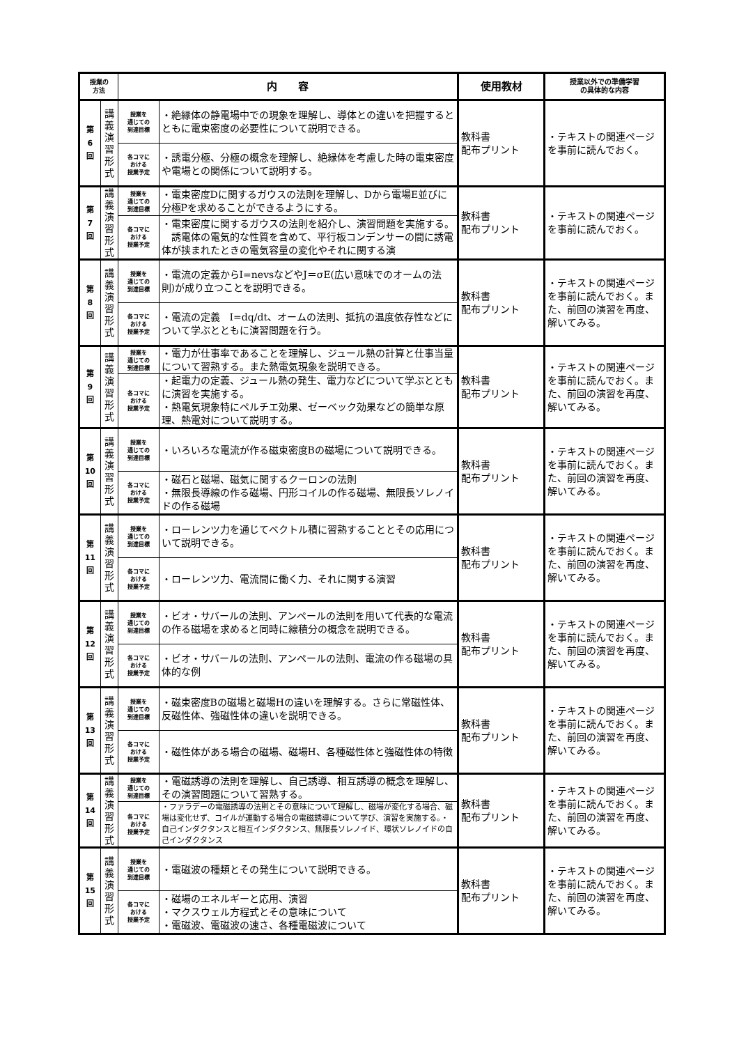| 授業の 方法 | | 内 容 | | 使用教材 | 授業以外での準備学習 の具体的な内容 |
| --- | --- | --- | --- | --- | --- |
| 第 6 回 | 講 義 演 習 形 式 | 授業を 通じての 到達目標 | ・絶縁体の静電場中での現象を理解し、導体との違いを把握するとともに電束密度の必要性について説明できる。 | 教科書 配布プリント | ・テキストの関連ページを事前に読んでおく。 |
| | | 各コマに おける 授業予定 | ・誘電分極、分極の概念を理解し、絶縁体を考慮した時の電束密度や電場との関係について説明する。 | | |
| 第 7 回 | 講 義 演 習 形 式 | 授業を 通じての 到達目標 | ・電束密度Dに関するガウスの法則を理解し、Dから電場E並びに分極Pを求めることができるようにする。 | 教科書 配布プリント | ・テキストの関連ページを事前に読んでおく。 |
| | | 各コマに おける 授業予定 | ・電束密度に関するガウスの法則を紹介し、演習問題を実施する。 誘電体の電気的な性質を含めて、平行板コンデンサーの間に誘電体が挟まれたときの電気容量の変化やそれに関する演 | | |
| 第 8 回 | 講 義 演 習 形 式 | 授業を 通じての 到達目標 | ・電流の定義からI=nevsなどやJ＝σE(広い意味でのオームの法則)が成り立つことを説明できる。 | 教科書 配布プリント | ・テキストの関連ページを事前に読んでおく。また、前回の演習を再度、解いてみる。 |
| | | 各コマに おける 授業予定 | ・電流の定義 I=dq/dt、オームの法則、抵抗の温度依存性などについて学ぶとともに演習問題を行う。 | | |
| 第 9 回 | 講 義 演 習 形 式 | 授業を 通じての 到達目標 | ・電力が仕事率であることを理解し、ジュール熱の計算と仕事当量について習熟する。また熱電気現象を説明できる。 | 教科書 配布プリント | ・テキストの関連ページを事前に読んでおく。また、前回の演習を再度、解いてみる。 |
| | | 各コマに おける 授業予定 | ・起電力の定義、ジュール熱の発生、電力などについて学ぶとともに演習を実施する。 ・熱電気現象特にペルチエ効果、ゼーベック効果などの簡単な原理、熱電対について説明する。 | | |
| 第 10 回 | 講 義 演 習 形 式 | 授業を 通じての 到達目標 | ・いろいろな電流が作る磁束密度Bの磁場について説明できる。 | 教科書 配布プリント | ・テキストの関連ページを事前に読んでおく。また、前回の演習を再度、解いてみる。 |
| | | 各コマに おける 授業予定 | ・磁石と磁場、磁気に関するクーロンの法則 ・無限長導線の作る磁場、円形コイルの作る磁場、無限長ソレノイドの作る磁場 | | |
| 第 11 回 | 講 義 演 習 形 式 | 授業を 通じての 到達目標 | ・ローレンツ力を通じてベクトル積に習熟することとその応用について説明できる。 | 教科書 配布プリント | ・テキストの関連ページを事前に読んでおく。また、前回の演習を再度、解いてみる。 |
| | | 各コマに おける 授業予定 | ・ローレンツ力、電流間に働く力、それに関する演習 | | |
| 第 12 回 | 講 義 演 習 形 式 | 授業を 通じての 到達目標 | ・ビオ・サバールの法則、アンペールの法則を用いて代表的な電流の作る磁場を求めると同時に線積分の概念を説明できる。 | 教科書 配布プリント | ・テキストの関連ページを事前に読んでおく。また、前回の演習を再度、解いてみる。 |
| | | 各コマに おける 授業予定 | ・ビオ・サバールの法則、アンペールの法則、電流の作る磁場の具体的な例 | | |
| 第 13 回 | 講 義 演 習 形 式 | 授業を 通じての 到達目標 | ・磁束密度Bの磁場と磁場Hの違いを理解する。さらに常磁性体、反磁性体、強磁性体の違いを説明できる。 | 教科書 配布プリント | ・テキストの関連ページを事前に読んでおく。また、前回の演習を再度、解いてみる。 |
| | | 各コマに おける 授業予定 | ・磁性体がある場合の磁場、磁場H、各種磁性体と強磁性体の特徴 | | |
| 第 14 回 | 講 義 演 習 形 式 | 授業を 通じての 到達目標 | ・電磁誘導の法則を理解し、自己誘導、相互誘導の概念を理解し、その演習問題について習熟する。 | 教科書 配布プリント | ・テキストの関連ページを事前に読んでおく。また、前回の演習を再度、解いてみる。 |
| | | 各コマに おける 授業予定 | ・ファラデーの電磁誘導の法則とその意味について理解し、磁場が変化する場合、磁場は変化せず、コイルが運動する場合の電磁誘導について学び、演習を実施する。・自己インダクタンスと相互インダクタンス、無限長ソレノイド、環状ソレノイドの自己インダクタンス | | |
| 第 15 回 | 講 義 演 習 形 式 | 授業を 通じての 到達目標 | ・電磁波の種類とその発生について説明できる。 | 教科書 配布プリント | ・テキストの関連ページを事前に読んでおく。また、前回の演習を再度、解いてみる。 |
| | | 各コマに おける 授業予定 | ・磁場のエネルギーと応用、演習 ・マクスウェル方程式とその意味について ・電磁波、電磁波の速さ、各種電磁波について | | |